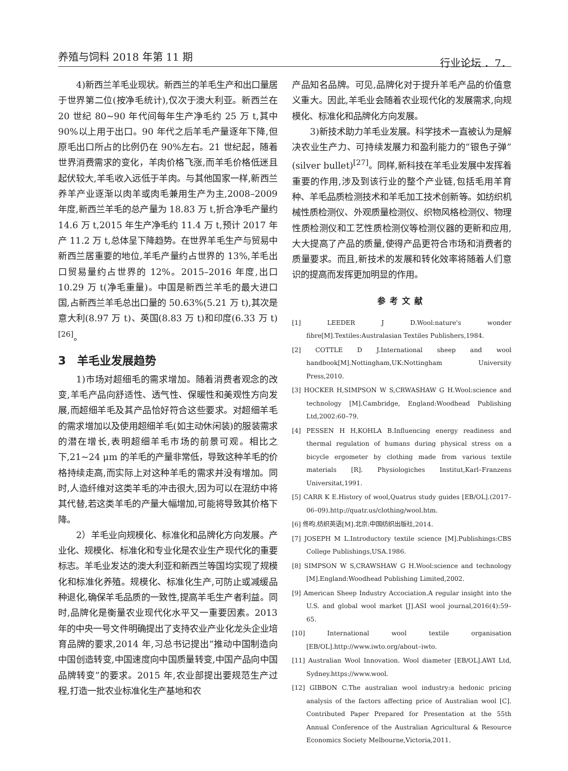养殖与饲料 2018 年第 11 期 行业论坛 ．7．
4)新西兰羊毛业现状。新西兰的羊毛生产和出口量居于世界第二位(按净毛统计),仅次于澳大利亚。新西兰在 20 世纪 80~90 年代间每年生产净毛约 25 万 t,其中 90%以上用于出口。90 年代之后羊毛产量逐年下降,但原毛出口所占的比例仍在 90%左右。21 世纪起，随着世界消费需求的变化，羊肉价格飞涨,而羊毛价格低迷且起伏较大,羊毛收入远低于羊肉。与其他国家一样,新西兰养羊产业逐渐以肉羊或肉毛兼用生产为主,2008–2009 年度,新西兰羊毛的总产量为 18.83 万 t,折合净毛产量约 14.6 万 t,2015 年生产净毛约 11.4 万 t,预计 2017 年产 11.2 万 t,总体呈下降趋势。在世界羊毛生产与贸易中新西兰居重要的地位,羊毛产量约占世界的 13%,羊毛出口贸易量约占世界的 12%。2015–2016 年度,出口 10.29 万 t(净毛重量)。中国是新西兰羊毛的最大进口国,占新西兰羊毛总出口量的 50.63%(5.21 万 t),其次是意大利(8.97 万 t)、英国(8.83 万 t)和印度(6.33 万 t)<sup>[26]</sup>。
3　羊毛业发展趋势
1)市场对超细毛的需求增加。随着消费者观念的改变,羊毛产品向舒适性、透气性、保暖性和美观性方向发展,而超细羊毛及其产品恰好符合这些要求。对超细羊毛的需求增加以及使用超细羊毛(如主动休闲装)的服装需求的潜在增长,表明超细羊毛市场的前景可观。相比之下,21~24 μm 的羊毛的产量非常低，导致这种羊毛的价格持续走高,而实际上对这种羊毛的需求并没有增加。同时,人造纤维对这类羊毛的冲击很大,因为可以在混纺中将其代替,若这类羊毛的产量大幅增加,可能将导致其价格下降。
2）羊毛业向规模化、标准化和品牌化方向发展。产业化、规模化、标准化和专业化是农业生产现代化的重要标志。羊毛业发达的澳大利亚和新西兰等国均实现了规模化和标准化养殖。规模化、标准化生产,可防止或减缓品种退化,确保羊毛品质的一致性,提高羊毛生产者利益。同时,品牌化是衡量农业现代化水平又一重要因素。2013 年的中央一号文件明确提出了支持农业产业化龙头企业培育品牌的要求,2014 年,习总书记提出“推动中国制造向中国创造转变,中国速度向中国质量转变,中国产品向中国品牌转变”的要求。2015 年,农业部提出要规范生产过程,打造一批农业标准化生产基地和农
产品知名品牌。可见,品牌化对于提升羊毛产品的价值意义重大。因此,羊毛业会随着农业现代化的发展需求,向规模化、标准化和品牌化方向发展。
3)新技术助力羊毛业发展。科学技术一直被认为是解决农业生产力、可持续发展力和盈利能力的“银色子弹”(silver bullet)<sup>[27]</sup>。同样,新科技在羊毛业发展中发挥着重要的作用,涉及到该行业的整个产业链,包括毛用羊育种、羊毛品质检测技术和羊毛加工技术创新等。如纺织机械性质检测仪、外观质量检测仪、织物风格检测仪、物理性质检测仪和工艺性质检测仪等检测仪器的更新和应用,大大提高了产品的质量,使得产品更符合市场和消费者的质量要求。而且,新技术的发展和转化效率将随着人们意识的提高而发挥更加明显的作用。
参考文献
[1] LEEDER J D.Wool:nature's wonder fibre[M].Textiles:Australasian Textiles Publishers,1984.
[2] COTTLE D J.International sheep and wool handbook[M].Nottingham,UK:Nottingham University Press,2010.
[3] HOCKER H,SIMPSON W S,CRWASHAW G H.Wool:science and technology [M].Cambridge, England:Woodhead Publishing Ltd,2002:60–79.
[4] PESSEN H H,KOHLA B.Influencing energy readiness and thermal regulation of humans during physical stress on a bicycle ergometer by clothing made from various textile materials [R]. Physiologiches Institut,Karl–Franzens Universitat,1991.
[5] CARR K E.History of wool,Quatrus study guides [EB/OL].(2017–06–09).http://quatr.us/clothing/wool.htm.
[6] 佟昀.纺织英语[M].北京:中国纺织出版社,2014.
[7] JOSEPH M L.Introductory textile science [M].Publishings:CBS College Publishings,USA.1986.
[8] SIMPSON W S,CRAWSHAW G H.Wool:science and technology [M].England:Woodhead Publishing Limited,2002.
[9] American Sheep Industry Accociation.A regular insight into the U.S. and global wool market [J].ASI wool journal,2016(4):59–65.
[10] International wool textile organisation [EB/OL].http://www.iwto.org/about–iwto.
[11] Australian Wool Innovation. Wool diameter [EB/OL].AWI Ltd, Sydney.https://www.wool.
[12] GIBBON C.The australian wool industry:a hedonic pricing analysis of the factors affecting price of Australian wool [C]. Contributed Paper Prepared for Presentation at the 55th Annual Conference of the Australian Agricultural & Resource Economics Society Melbourne,Victoria,2011.